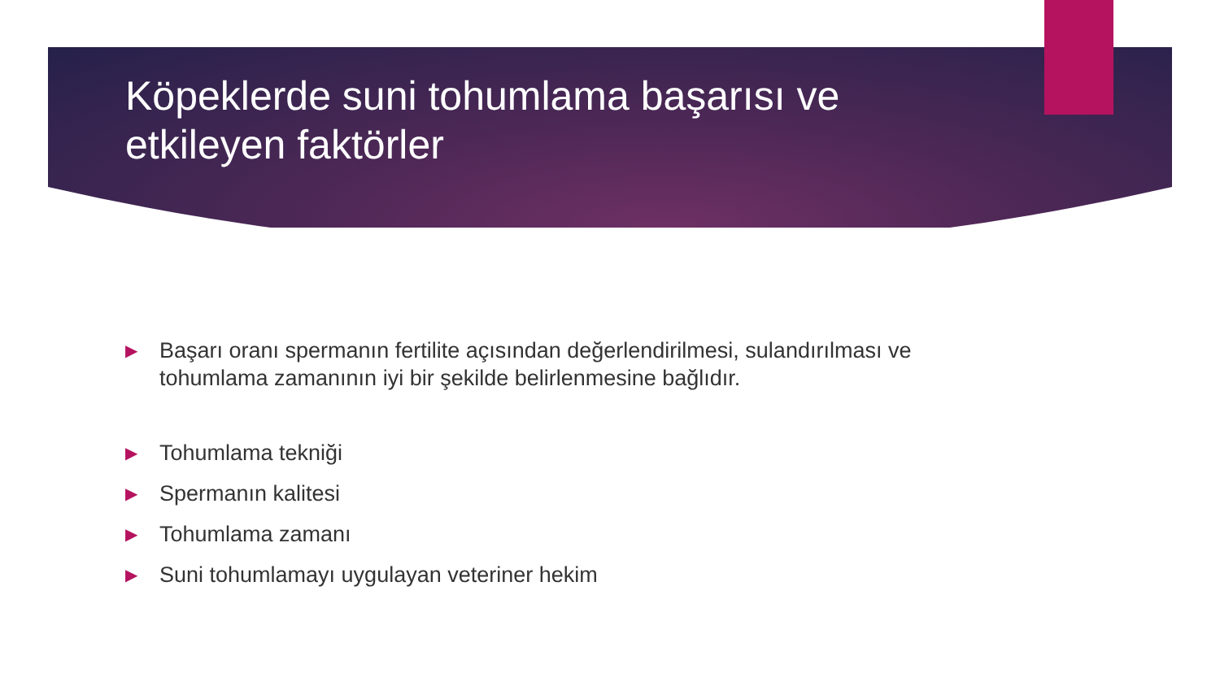Köpeklerde suni tohumlama başarısı ve etkileyen faktörler
▶ Başarı oranı spermanın fertilite açısından değerlendirilmesi, sulandırılması ve tohumlama zamanının iyi bir şekilde belirlenmesine bağlıdır.
▶ Tohumlama tekniği
▶ Spermanın kalitesi
▶ Tohumlama zamanı
▶ Suni tohumlamayı uygulayan veteriner hekim